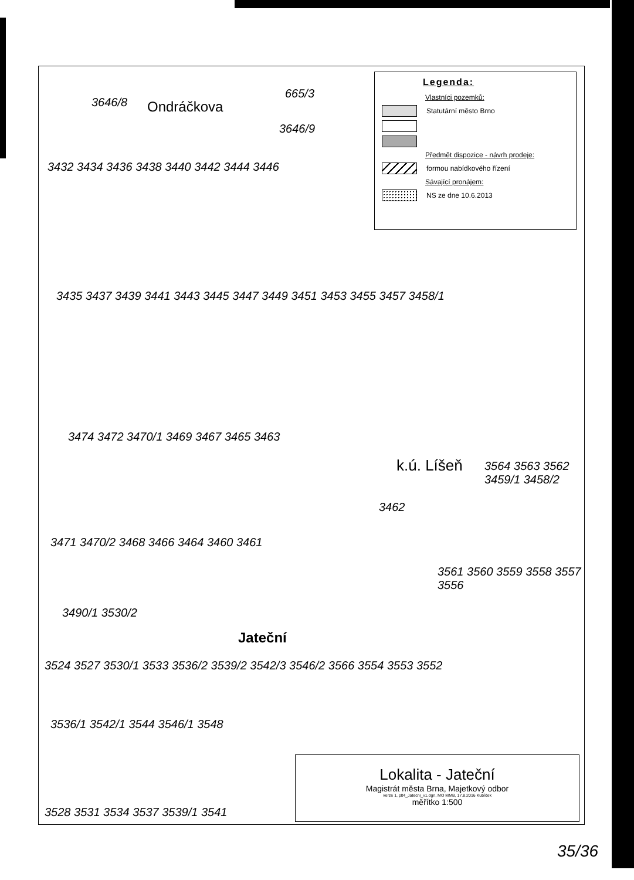Ondráčkova
3646/8
665/3
3646/9
3432 3434 3436 3438 3440 3442 3444 3446
3435 3437 3439 3441 3443 3445 3447 3449 3451 3453 3455 3457 3458/1
3474 3472 3470/1 3469 3467 3465 3463
k.ú. Líšeň
3462
3564 3563 3562 3459/1 3458/2
3471 3470/2 3468 3466 3464 3460 3461
3561 3560 3559 3558 3557 3556
3490/1 3530/2
Jateční
3524 3527 3530/1 3533 3536/2 3539/2 3542/3 3546/2 3566 3554 3553 3552
3536/1 3542/1 3544 3546/1 3548
3528 3531 3534 3537 3539/1 3541
Legenda:
Vlastníci pozemků:
Statutární město Brno
Předmět dispozice - návrh prodeje:
formou nabídkového řízení
Sávající pronájem:
NS ze dne 10.6.2013
Lokalita - Jateční
Magistrát města Brna, Majetkový odbor
verze 1, plt4_Jatecni_v1.dgn, MO MMB, 17.8.2016 Kubíček
měřítko 1:500
35/36